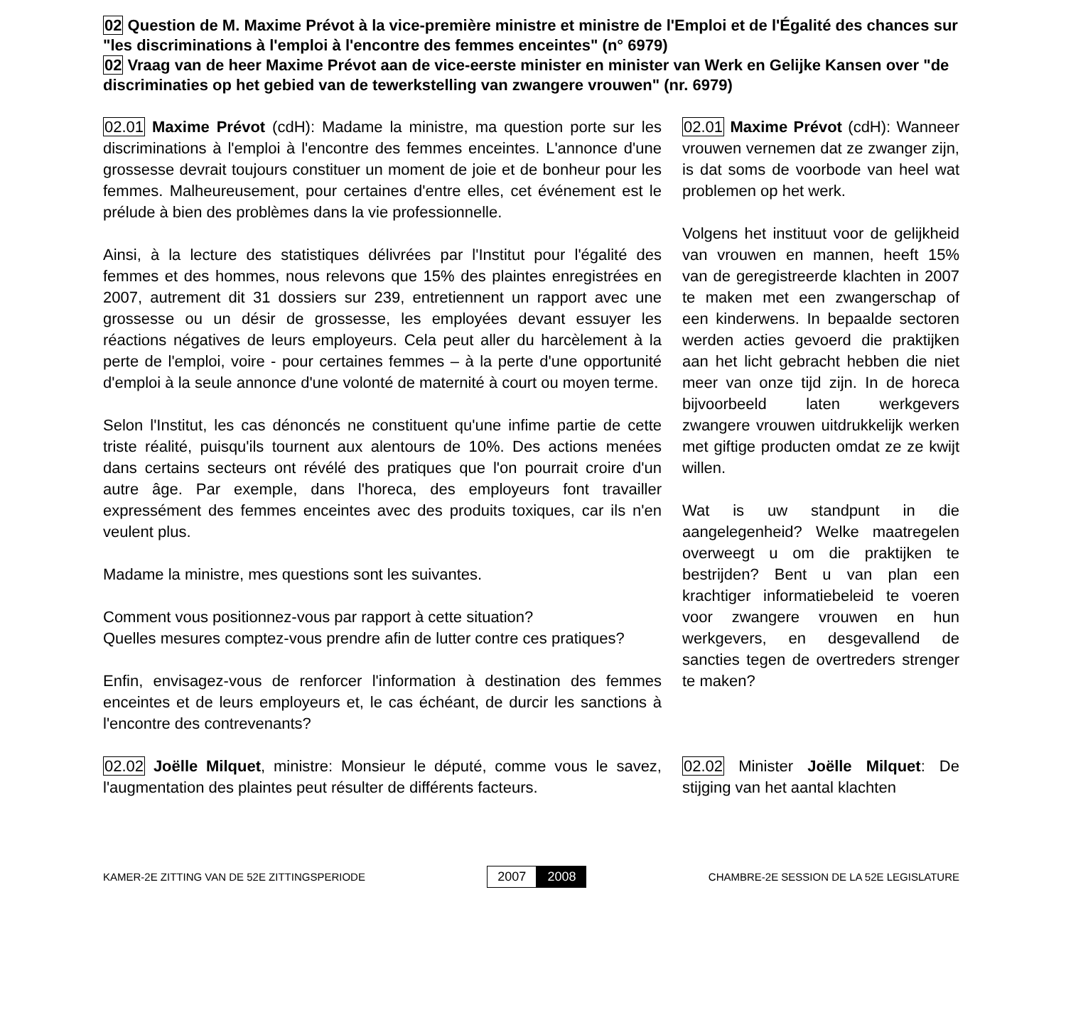02 Question de M. Maxime Prévot à la vice-première ministre et ministre de l'Emploi et de l'Égalité des chances sur "les discriminations à l'emploi à l'encontre des femmes enceintes" (n° 6979)
02 Vraag van de heer Maxime Prévot aan de vice-eerste minister en minister van Werk en Gelijke Kansen over "de discriminaties op het gebied van de tewerkstelling van zwangere vrouwen" (nr. 6979)
02.01 Maxime Prévot (cdH): Madame la ministre, ma question porte sur les discriminations à l'emploi à l'encontre des femmes enceintes. L'annonce d'une grossesse devrait toujours constituer un moment de joie et de bonheur pour les femmes. Malheureusement, pour certaines d'entre elles, cet événement est le prélude à bien des problèmes dans la vie professionnelle.
Ainsi, à la lecture des statistiques délivrées par l'Institut pour l'égalité des femmes et des hommes, nous relevons que 15% des plaintes enregistrées en 2007, autrement dit 31 dossiers sur 239, entretiennent un rapport avec une grossesse ou un désir de grossesse, les employées devant essuyer les réactions négatives de leurs employeurs. Cela peut aller du harcèlement à la perte de l'emploi, voire - pour certaines femmes – à la perte d'une opportunité d'emploi à la seule annonce d'une volonté de maternité à court ou moyen terme.
Selon l'Institut, les cas dénoncés ne constituent qu'une infime partie de cette triste réalité, puisqu'ils tournent aux alentours de 10%. Des actions menées dans certains secteurs ont révélé des pratiques que l'on pourrait croire d'un autre âge. Par exemple, dans l'horeca, des employeurs font travailler expressément des femmes enceintes avec des produits toxiques, car ils n'en veulent plus.
Madame la ministre, mes questions sont les suivantes.
Comment vous positionnez-vous par rapport à cette situation?
Quelles mesures comptez-vous prendre afin de lutter contre ces pratiques?
Enfin, envisagez-vous de renforcer l'information à destination des femmes enceintes et de leurs employeurs et, le cas échéant, de durcir les sanctions à l'encontre des contrevenants?
02.02 Joëlle Milquet, ministre: Monsieur le député, comme vous le savez, l'augmentation des plaintes peut résulter de différents facteurs.
02.01 Maxime Prévot (cdH): Wanneer vrouwen vernemen dat ze zwanger zijn, is dat soms de voorbode van heel wat problemen op het werk.
Volgens het instituut voor de gelijkheid van vrouwen en mannen, heeft 15% van de geregistreerde klachten in 2007 te maken met een zwangerschap of een kinderwens. In bepaalde sectoren werden acties gevoerd die praktijken aan het licht gebracht hebben die niet meer van onze tijd zijn. In de horeca bijvoorbeeld laten werkgevers zwangere vrouwen uitdrukkelijk werken met giftige producten omdat ze ze kwijt willen.
Wat is uw standpunt in die aangelegenheid? Welke maatregelen overweegt u om die praktijken te bestrijden? Bent u van plan een krachtiger informatiebeleid te voeren voor zwangere vrouwen en hun werkgevers, en desgevallend de sancties tegen de overtreders strenger te maken?
02.02 Minister Joëlle Milquet: De stijging van het aantal klachten
KAMER-2E ZITTING VAN DE 52E ZITTINGSPERIODE 2007 2008 CHAMBRE-2E SESSION DE LA 52E LEGISLATURE